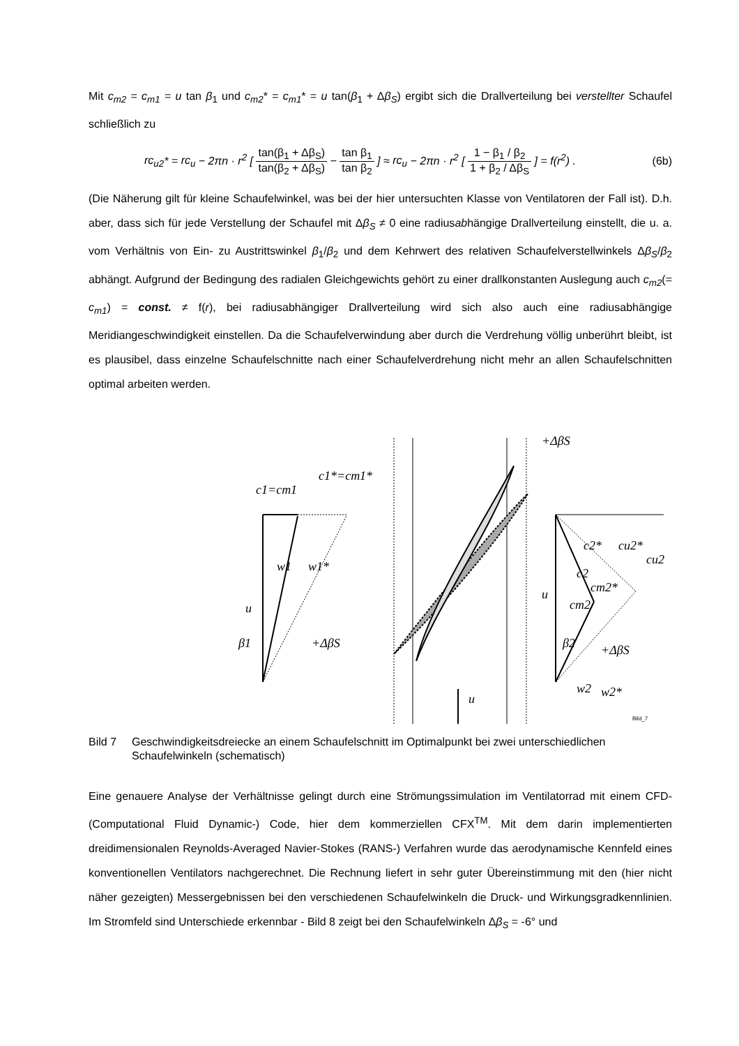Mit c<sub>m2</sub> = c<sub>m1</sub> = u tan β<sub>1</sub> und c<sub>m2</sub>* = c<sub>m1</sub>* = u tan(β<sub>1</sub> + Δβ<sub>S</sub>) ergibt sich die Drallverteilung bei ver­stellter Schaufel schließlich zu
rc<sub>u2</sub>* = rc<sub>u</sub> − 2πn · r<sup>2</sup> [ tan(β<sub>1</sub> + Δβ<sub>S</sub>) tan(β<sub>2</sub> + Δβ<sub>S</sub>) − tan β<sub>1</sub> tan β<sub>2</sub> ] ≈ rc<sub>u</sub> − 2πn · r<sup>2</sup> [ 1 − β<sub>1</sub> / β<sub>2</sub> 1 + β<sub>2</sub> / Δβ<sub>S</sub> ] = f(r<sup>2</sup>) .
(6b)
(Die Näherung gilt für kleine Schaufelwinkel, was bei der hier untersuchten Klasse von Ventila­toren der Fall ist). D.h. aber, dass sich für jede Verstellung der Schaufel mit Δβ<sub>S</sub> ≠ 0 eine radi­usabhängige Drallverteilung einstellt, die u. a. vom Verhältnis von Ein- zu Austrittswinkel β<sub>1</sub>/β<sub>2</sub> und dem Kehrwert des relativen Schaufelverstellwinkels Δβ<sub>S</sub>/β<sub>2</sub> abhängt. Aufgrund der Bedin­gung des radialen Gleichgewichts gehört zu einer drallkonstanten Auslegung auch c<sub>m2</sub>(= c<sub>m1</sub>) = const. ≠ f(r), bei radiusabhängiger Drallverteilung wird sich also auch eine radius­abhängige Meridiangeschwindigkeit einstellen. Da die Schaufelverwindung aber durch die Ver­drehung völlig unberührt bleibt, ist es plausibel, dass einzelne Schaufelschnitte nach einer Schaufelverdrehung nicht mehr an allen Schaufelschnitten optimal arbeiten werden.
c1=cm1
c1*=cm1*
w1
w1*
u
β1
+ΔβS
+ΔβS
u
c2*
cu2*
cu2
c2
cm2*
cm2
u
β2
+ΔβS
w2
w2*
Bild_7
Bild 7 Geschwindigkeitsdreiecke an einem Schaufelschnitt im Optimalpunkt bei zwei unter­schiedlichen Schaufelwinkeln (schematisch)
Eine genauere Analyse der Verhältnisse gelingt durch eine Strömungssimulation im Ventilator­rad mit einem CFD- (Computational Fluid Dynamic-) Code, hier dem kommerziellen CFX<sup>TM</sup>. Mit dem darin implementierten dreidimensionalen Reynolds-Averaged Navier-Stokes (RANS-) Ver­fahren wurde das aerodynamische Kennfeld eines konventionellen Ventilators nachgerechnet. Die Rechnung liefert in sehr guter Übereinstimmung mit den (hier nicht näher gezeigten) Mess­ergebnissen bei den verschiedenen Schaufelwinkeln die Druck- und Wirkungsgradkennlinien. Im Stromfeld sind Unterschiede erkennbar - Bild 8 zeigt bei den Schaufelwinkeln Δβ<sub>S</sub> = -6° und